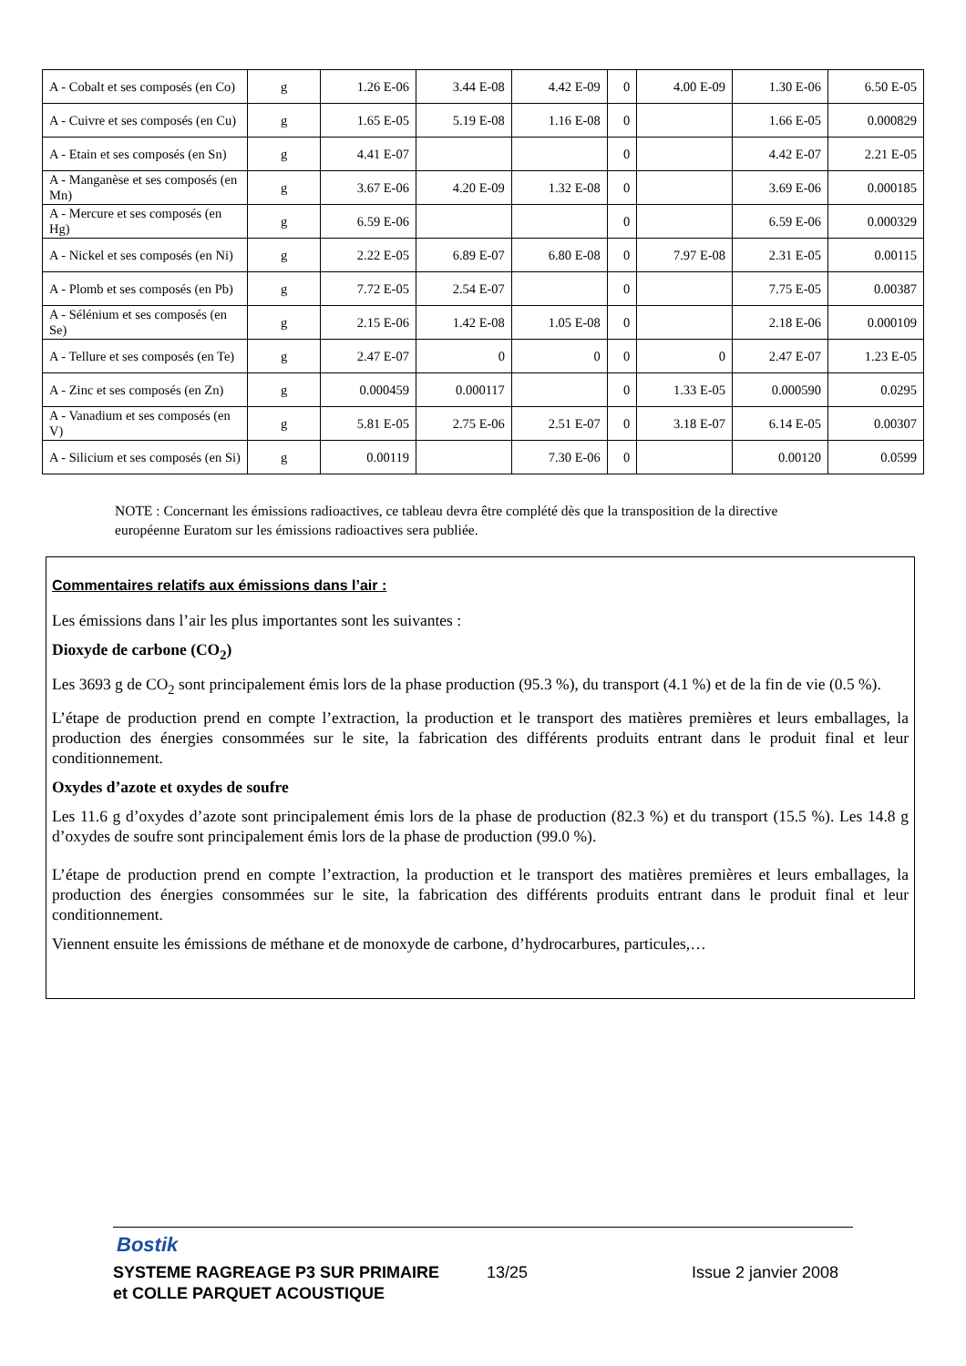| A - Cobalt et ses composés (en Co) | g | 1.26 E-06 | 3.44 E-08 | 4.42 E-09 | 0 | 4.00 E-09 | 1.30 E-06 | 6.50 E-05 |
| A - Cuivre et ses composés (en Cu) | g | 1.65 E-05 | 5.19 E-08 | 1.16 E-08 | 0 | | 1.66 E-05 | 0.000829 |
| A - Etain et ses composés (en Sn) | g | 4.41 E-07 | | | 0 | | 4.42 E-07 | 2.21 E-05 |
| A - Manganèse et ses composés (en Mn) | g | 3.67 E-06 | 4.20 E-09 | 1.32 E-08 | 0 | | 3.69 E-06 | 0.000185 |
| A - Mercure et ses composés (en Hg) | g | 6.59 E-06 | | | 0 | | 6.59 E-06 | 0.000329 |
| A - Nickel et ses composés (en Ni) | g | 2.22 E-05 | 6.89 E-07 | 6.80 E-08 | 0 | 7.97 E-08 | 2.31 E-05 | 0.00115 |
| A - Plomb et ses composés (en Pb) | g | 7.72 E-05 | 2.54 E-07 | | 0 | | 7.75 E-05 | 0.00387 |
| A - Sélénium et ses composés (en Se) | g | 2.15 E-06 | 1.42 E-08 | 1.05 E-08 | 0 | | 2.18 E-06 | 0.000109 |
| A - Tellure et ses composés (en Te) | g | 2.47 E-07 | 0 | 0 | 0 | 0 | 2.47 E-07 | 1.23 E-05 |
| A - Zinc et ses composés (en Zn) | g | 0.000459 | 0.000117 | | 0 | 1.33 E-05 | 0.000590 | 0.0295 |
| A - Vanadium et ses composés (en V) | g | 5.81 E-05 | 2.75 E-06 | 2.51 E-07 | 0 | 3.18 E-07 | 6.14 E-05 | 0.00307 |
| A - Silicium et ses composés (en Si) | g | 0.00119 | | 7.30 E-06 | 0 | | 0.00120 | 0.0599 |
NOTE : Concernant les émissions radioactives, ce tableau devra être complété dès que la transposition de la directive européenne Euratom sur les émissions radioactives sera publiée.
Commentaires relatifs aux émissions dans l’air :
Les émissions dans l’air les plus importantes sont les suivantes :
Dioxyde de carbone (CO<sub>2</sub>)
Les 3693 g de CO<sub>2</sub> sont principalement émis lors de la phase production (95.3 %), du transport (4.1 %) et de la fin de vie (0.5 %).
L’étape de production prend en compte l’extraction, la production et le transport des matières premières et leurs emballages, la production des énergies consommées sur le site, la fabrication des différents produits entrant dans le produit final et leur conditionnement.
Oxydes d’azote et oxydes de soufre
Les 11.6 g d’oxydes d’azote sont principalement émis lors de la phase de production (82.3 %) et du transport (15.5 %). Les 14.8 g d’oxydes de soufre sont principalement émis lors de la phase de production (99.0 %).
L’étape de production prend en compte l’extraction, la production et le transport des matières premières et leurs emballages, la production des énergies consommées sur le site, la fabrication des différents produits entrant dans le produit final et leur conditionnement.
Viennent ensuite les émissions de méthane et de monoxyde de carbone, d’hydrocarbures, particules,…
Bostik
SYSTEME RAGREAGE P3 SUR PRIMAIRE
et COLLE PARQUET ACOUSTIQUE 13/25 Issue 2 janvier 2008